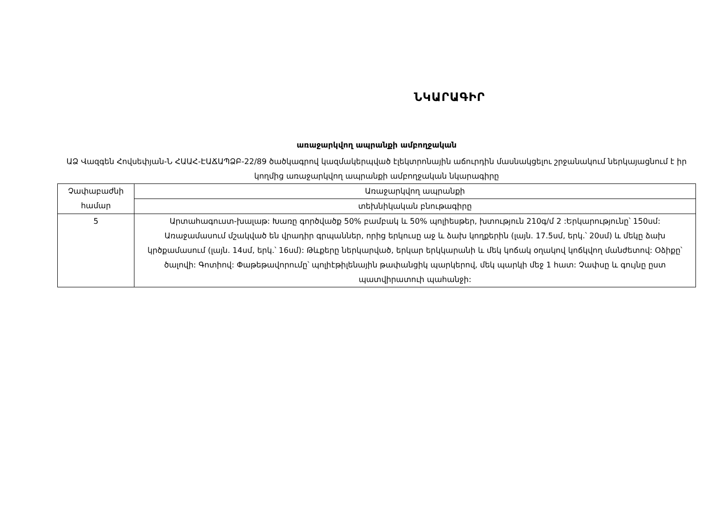ՆԿԱՐԱԳԻՐ
առաջարկվող ապրանքի ամբողջական
ԱՁ Վազգեն Հովսեփյան-Ն ՀԱԱՀ-ԷԱՃԱՊՁԲ-22/89 ծածկագրով կազմակերպված էլեկտրոնային աճուրդին մասնակցելու շրջանակում ներկայացնում է իր կողմից առաջարկվող ապրանքի ամբողջական նկարագիրը
| Չափաբաժնի համար | Առաջարկվող ապրանքի |
| | տեխնիկական բնութագիրը |
| 5 | Արտահագուստ-խալաթ: Խառը գործվածք 50% բամբակ և 50% պոլիեսթեր, խտություն 210գ/մ 2 :Երկարությունը՝ 150սմ: Առաջամասում մշակված են վրադիր գրպաններ, որից երկուսը աջ և ձախ կողքերին (լայն. 17.5սմ, երկ.՝ 20սմ) և մեկը ձախ կրծքամասում (լայն. 14սմ, երկ.՝ 16սմ): Թևքերը ներկարված, երկար երկկարանի և մեկ կոճակ օղակով կոճկվող մանժետով: Օձիքը՝ ծալովի: Գոտիով: Փաթեթավորումը՝ պոլիէթիլենային թափանցիկ պարկերով, մեկ պարկի մեջ 1 հատ: Չափսը և գույնը ըստ պատվիրատուի պահանջի: |